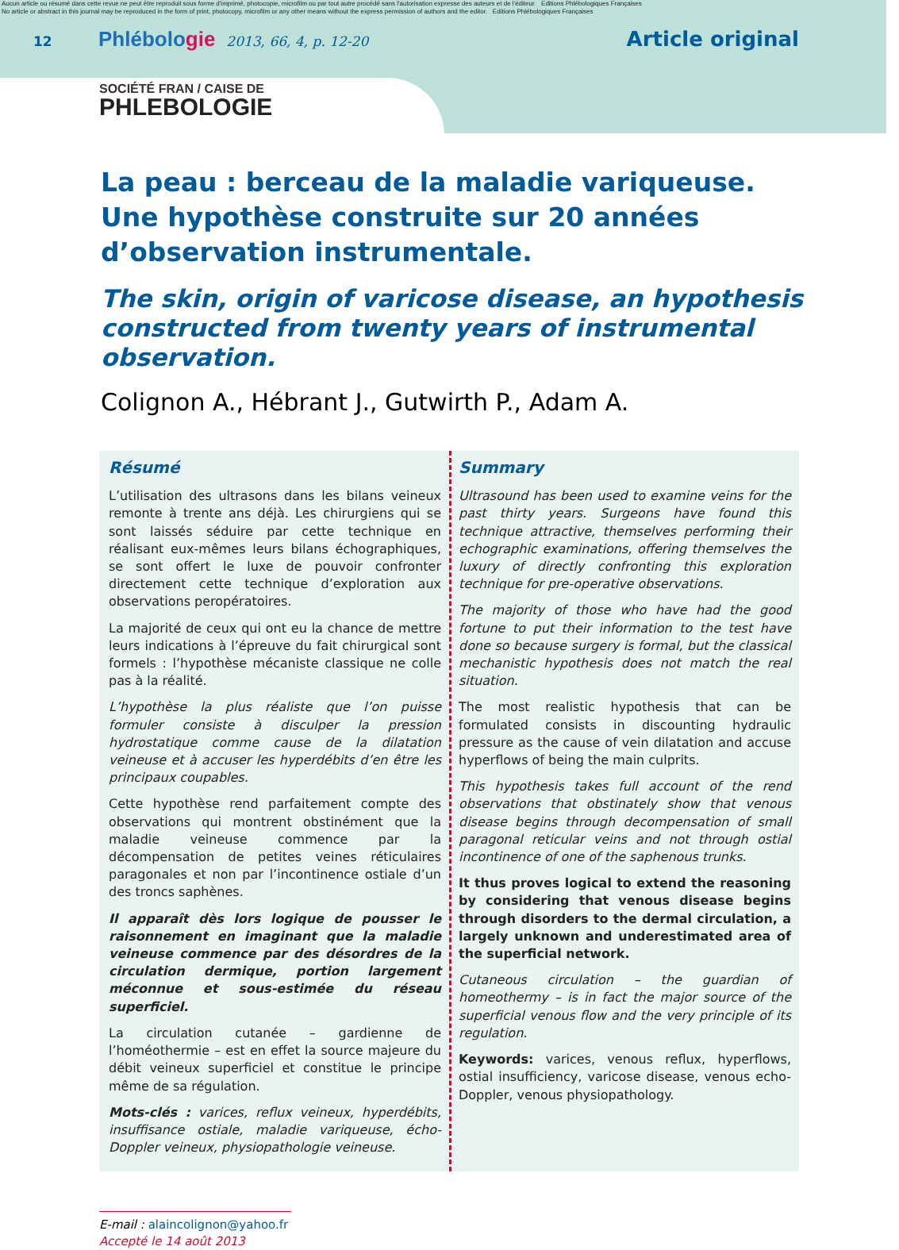Aucun article ou résumé dans cette revue ne peut être reproduit sous forme d'imprimé, photocopie, microfilm ou par tout autre procédé sans l'autorisation expresse des auteurs et de l'éditeur. Editions Phlébologiques Françaises
No article or abstract in this journal may be reproduced in the form of print, photocopy, microfilm or any other means without the express permission of authors and the editor. Editions Phlébologiques Françaises
12
Phlébologie
2013, 66, 4, p. 12-20
Article original
SOCIÉTÉ FRAN / CAISE DE
PHLEBOLOGIE
La peau : berceau de la maladie variqueuse.
Une hypothèse construite sur 20 années d’observation instrumentale.
The skin, origin of varicose disease, an hypothesis constructed from twenty years of instrumental observation.
Colignon A., Hébrant J., Gutwirth P., Adam A.
Résumé
L’utilisation des ultrasons dans les bilans veineux remonte à trente ans déjà. Les chirurgiens qui se sont laissés séduire par cette technique en réalisant eux-mêmes leurs bilans échographiques, se sont offert le luxe de pouvoir confronter directement cette technique d’exploration aux observations peropératoires.
La majorité de ceux qui ont eu la chance de mettre leurs indications à l’épreuve du fait chirurgical sont formels : l’hypothèse mécaniste classique ne colle pas à la réalité.
L’hypothèse la plus réaliste que l’on puisse formuler consiste à disculper la pression hydrostatique comme cause de la dilatation veineuse et à accuser les hyperdébits d’en être les principaux coupables.
Cette hypothèse rend parfaitement compte des observations qui montrent obstinément que la maladie veineuse commence par la décompensation de petites veines réticulaires paragonales et non par l’incontinence ostiale d’un des troncs saphènes.
Il apparaît dès lors logique de pousser le raisonnement en imaginant que la maladie veineuse commence par des désordres de la circulation dermique, portion largement méconnue et sous-estimée du réseau superficiel.
La circulation cutanée – gardienne de l’homéothermie – est en effet la source majeure du débit veineux superficiel et constitue le principe même de sa régulation.
Mots-clés : varices, reflux veineux, hyperdébits, insuffisance ostiale, maladie variqueuse, écho-Doppler veineux, physiopathologie veineuse.
Summary
Ultrasound has been used to examine veins for the past thirty years. Surgeons have found this technique attractive, themselves performing their echographic examinations, offering themselves the luxury of directly confronting this exploration technique for pre-operative observations.
The majority of those who have had the good fortune to put their information to the test have done so because surgery is formal, but the classical mechanistic hypothesis does not match the real situation.
The most realistic hypothesis that can be formulated consists in discounting hydraulic pressure as the cause of vein dilatation and accuse hyperflows of being the main culprits.
This hypothesis takes full account of the rend observations that obstinately show that venous disease begins through decompensation of small paragonal reticular veins and not through ostial incontinence of one of the saphenous trunks.
It thus proves logical to extend the reasoning by considering that venous disease begins through disorders to the dermal circulation, a largely unknown and underestimated area of the superficial network.
Cutaneous circulation – the guardian of homeothermy – is in fact the major source of the superficial venous flow and the very principle of its regulation.
Keywords: varices, venous reflux, hyperflows, ostial insufficiency, varicose disease, venous echo-Doppler, venous physiopathology.
E-mail : alaincolignon@yahoo.fr
Accepté le 14 août 2013